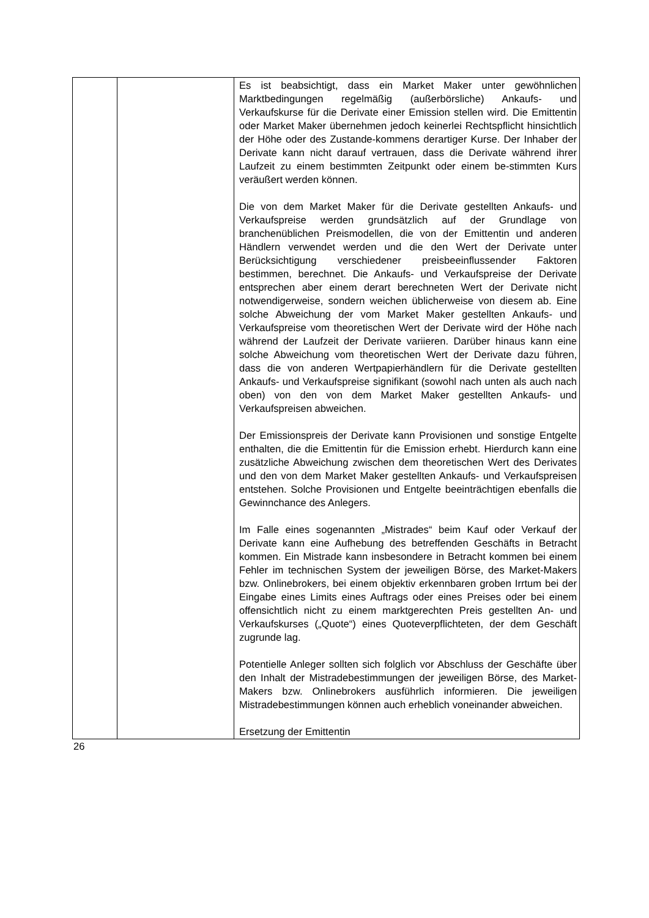| | | Es ist beabsichtigt, dass ein Market Maker unter gewöhnlichen Marktbedingungen regelmäßig (außerbörsliche) Ankaufs- und Verkaufskurse für die Derivate einer Emission stellen wird. Die Emittentin oder Market Maker übernehmen jedoch keinerlei Rechtspflicht hinsichtlich der Höhe oder des Zustande-kommens derartiger Kurse. Der Inhaber der Derivate kann nicht darauf vertrauen, dass die Derivate während ihrer Laufzeit zu einem bestimmten Zeitpunkt oder einem be-stimmten Kurs veräußert werden können. Die von dem Market Maker für die Derivate gestellten Ankaufs- und Verkaufspreise werden grundsätzlich auf der Grundlage von branchenüblichen Preismodellen, die von der Emittentin und anderen Händlern verwendet werden und die den Wert der Derivate unter Berücksichtigung verschiedener preisbeeinflussender Faktoren bestimmen, berechnet. Die Ankaufs- und Verkaufspreise der Derivate entsprechen aber einem derart berechneten Wert der Derivate nicht notwendigerweise, sondern weichen üblicherweise von diesem ab. Eine solche Abweichung der vom Market Maker gestellten Ankaufs- und Verkaufspreise vom theoretischen Wert der Derivate wird der Höhe nach während der Laufzeit der Derivate variieren. Darüber hinaus kann eine solche Abweichung vom theoretischen Wert der Derivate dazu führen, dass die von anderen Wertpapierhändlern für die Derivate gestellten Ankaufs- und Verkaufspreise signifikant (sowohl nach unten als auch nach oben) von den von dem Market Maker gestellten Ankaufs- und Verkaufspreisen abweichen. Der Emissionspreis der Derivate kann Provisionen und sonstige Entgelte enthalten, die die Emittentin für die Emission erhebt. Hierdurch kann eine zusätzliche Abweichung zwischen dem theoretischen Wert des Derivates und den von dem Market Maker gestellten Ankaufs- und Verkaufspreisen entstehen. Solche Provisionen und Entgelte beeinträchtigen ebenfalls die Gewinnchance des Anlegers. Im Falle eines sogenannten „Mistrades“ beim Kauf oder Verkauf der Derivate kann eine Aufhebung des betreffenden Geschäfts in Betracht kommen. Ein Mistrade kann insbesondere in Betracht kommen bei einem Fehler im technischen System der jeweiligen Börse, des Market-Makers bzw. Onlinebrokers, bei einem objektiv erkennbaren groben Irrtum bei der Eingabe eines Limits eines Auftrags oder eines Preises oder bei einem offensichtlich nicht zu einem marktgerechten Preis gestellten An- und Verkaufskurses („Quote“) eines Quoteverpflichteten, der dem Geschäft zugrunde lag. Potentielle Anleger sollten sich folglich vor Abschluss der Geschäfte über den Inhalt der Mistradebestimmungen der jeweiligen Börse, des Market-Makers bzw. Onlinebrokers ausführlich informieren. Die jeweiligen Mistradebestimmungen können auch erheblich voneinander abweichen. Ersetzung der Emittentin |
26